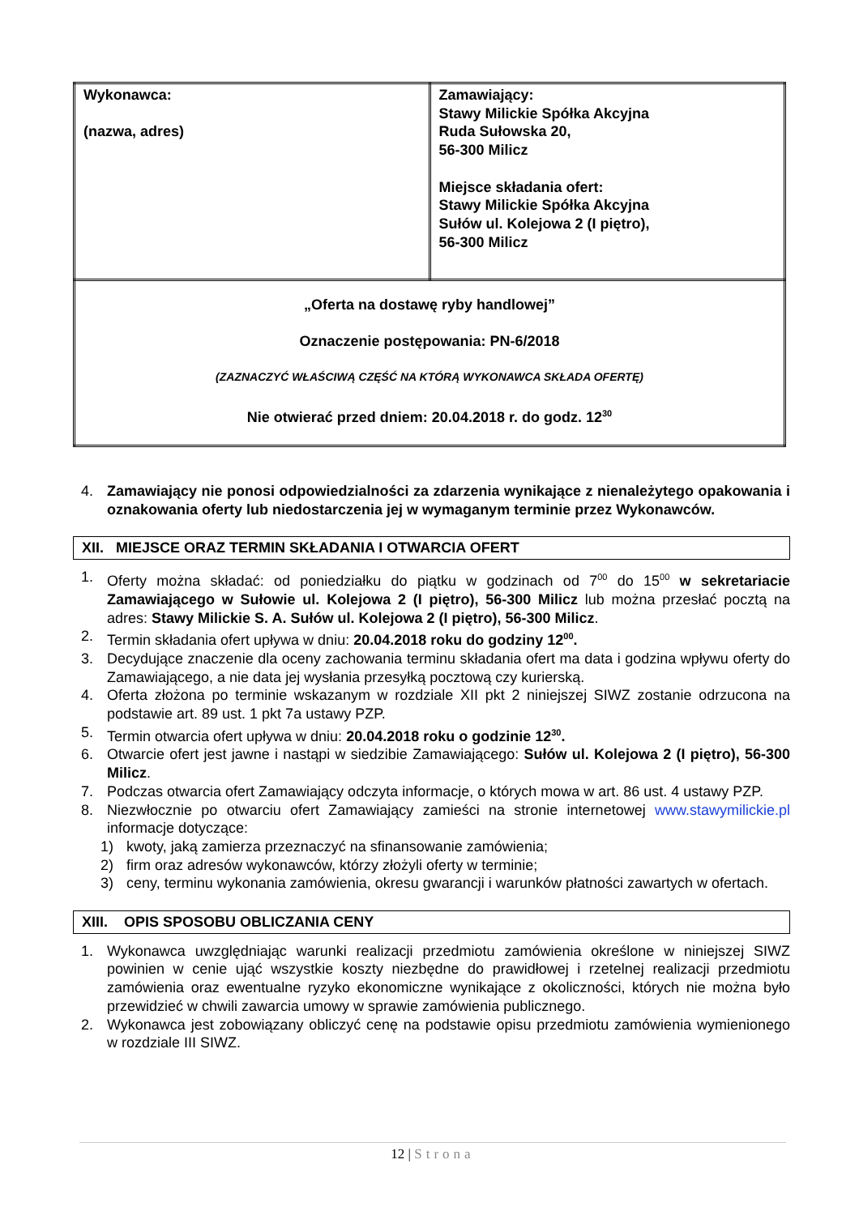| Wykonawca: (nazwa, adres) | Zamawiający: Stawy Milickie Spółka Akcyjna Ruda Sułowska 20, 56-300 Milicz Miejsce składania ofert: Stawy Milickie Spółka Akcyjna Sułów ul. Kolejowa 2 (I piętro), 56-300 Milicz |
| „Oferta na dostawę ryby handlowej” Oznaczenie postępowania: PN-6/2018 (ZAZNACZYĆ WŁAŚCIWĄ CZĘŚĆ NA KTÓRĄ WYKONAWCA SKŁADA OFERTĘ) Nie otwierać przed dniem: 20.04.2018 r. do godz. 12<sup>30</sup> | |
4. Zamawiający nie ponosi odpowiedzialności za zdarzenia wynikające z nienależytego opakowania i oznakowania oferty lub niedostarczenia jej w wymaganym terminie przez Wykonawców.
XII. MIEJSCE ORAZ TERMIN SKŁADANIA I OTWARCIA OFERT
1. Oferty można składać: od poniedziałku do piątku w godzinach od 7<sup>00</sup> do 15<sup>00</sup> w sekretariacie Zamawiającego w Sułowie ul. Kolejowa 2 (I piętro), 56-300 Milicz lub można przesłać pocztą na adres: Stawy Milickie S. A. Sułów ul. Kolejowa 2 (I piętro), 56-300 Milicz.
2. Termin składania ofert upływa w dniu: 20.04.2018 roku do godziny 12<sup>00</sup>.
3. Decydujące znaczenie dla oceny zachowania terminu składania ofert ma data i godzina wpływu oferty do Zamawiającego, a nie data jej wysłania przesyłką pocztową czy kurierską.
4. Oferta złożona po terminie wskazanym w rozdziale XII pkt 2 niniejszej SIWZ zostanie odrzucona na podstawie art. 89 ust. 1 pkt 7a ustawy PZP.
5. Termin otwarcia ofert upływa w dniu: 20.04.2018 roku o godzinie 12<sup>30</sup>.
6. Otwarcie ofert jest jawne i nastąpi w siedzibie Zamawiającego: Sułów ul. Kolejowa 2 (I piętro), 56-300 Milicz.
7. Podczas otwarcia ofert Zamawiający odczyta informacje, o których mowa w art. 86 ust. 4 ustawy PZP.
8. Niezwłocznie po otwarciu ofert Zamawiający zamieści na stronie internetowej www.stawymilickie.pl informacje dotyczące:
1) kwoty, jaką zamierza przeznaczyć na sfinansowanie zamówienia;
2) firm oraz adresów wykonawców, którzy złożyli oferty w terminie;
3) ceny, terminu wykonania zamówienia, okresu gwarancji i warunków płatności zawartych w ofertach.
XIII. OPIS SPOSOBU OBLICZANIA CENY
1. Wykonawca uwzględniając warunki realizacji przedmiotu zamówienia określone w niniejszej SIWZ powinien w cenie ująć wszystkie koszty niezbędne do prawidłowej i rzetelnej realizacji przedmiotu zamówienia oraz ewentualne ryzyko ekonomiczne wynikające z okoliczności, których nie można było przewidzieć w chwili zawarcia umowy w sprawie zamówienia publicznego.
2. Wykonawca jest zobowiązany obliczyć cenę na podstawie opisu przedmiotu zamówienia wymienionego w rozdziale III SIWZ.
12 | Strona